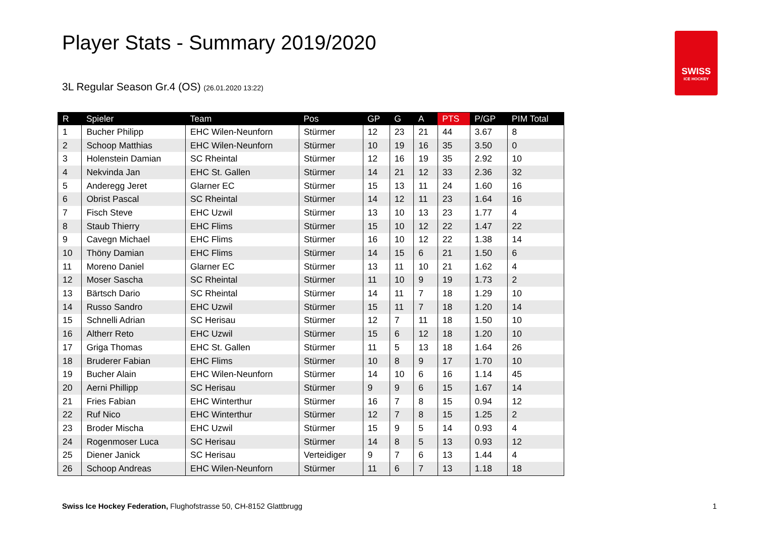Player Stats - Summary 2019/2020
3L Regular Season Gr.4 (OS) (26.01.2020 13:22)
SWISS
ICE HOCKEY
| R | Spieler | Team | Pos | GP | G | A | PTS | P/GP | PIM Total |
| --- | --- | --- | --- | --- | --- | --- | --- | --- | --- |
| 1 | Bucher Philipp | EHC Wilen-Neunforn | Stürmer | 12 | 23 | 21 | 44 | 3.67 | 8 |
| 2 | Schoop Matthias | EHC Wilen-Neunforn | Stürmer | 10 | 19 | 16 | 35 | 3.50 | 0 |
| 3 | Holenstein Damian | SC Rheintal | Stürmer | 12 | 16 | 19 | 35 | 2.92 | 10 |
| 4 | Nekvinda Jan | EHC St. Gallen | Stürmer | 14 | 21 | 12 | 33 | 2.36 | 32 |
| 5 | Anderegg Jeret | Glarner EC | Stürmer | 15 | 13 | 11 | 24 | 1.60 | 16 |
| 6 | Obrist Pascal | SC Rheintal | Stürmer | 14 | 12 | 11 | 23 | 1.64 | 16 |
| 7 | Fisch Steve | EHC Uzwil | Stürmer | 13 | 10 | 13 | 23 | 1.77 | 4 |
| 8 | Staub Thierry | EHC Flims | Stürmer | 15 | 10 | 12 | 22 | 1.47 | 22 |
| 9 | Cavegn Michael | EHC Flims | Stürmer | 16 | 10 | 12 | 22 | 1.38 | 14 |
| 10 | Thöny Damian | EHC Flims | Stürmer | 14 | 15 | 6 | 21 | 1.50 | 6 |
| 11 | Moreno Daniel | Glarner EC | Stürmer | 13 | 11 | 10 | 21 | 1.62 | 4 |
| 12 | Moser Sascha | SC Rheintal | Stürmer | 11 | 10 | 9 | 19 | 1.73 | 2 |
| 13 | Bärtsch Dario | SC Rheintal | Stürmer | 14 | 11 | 7 | 18 | 1.29 | 10 |
| 14 | Russo Sandro | EHC Uzwil | Stürmer | 15 | 11 | 7 | 18 | 1.20 | 14 |
| 15 | Schnelli Adrian | SC Herisau | Stürmer | 12 | 7 | 11 | 18 | 1.50 | 10 |
| 16 | Altherr Reto | EHC Uzwil | Stürmer | 15 | 6 | 12 | 18 | 1.20 | 10 |
| 17 | Griga Thomas | EHC St. Gallen | Stürmer | 11 | 5 | 13 | 18 | 1.64 | 26 |
| 18 | Bruderer Fabian | EHC Flims | Stürmer | 10 | 8 | 9 | 17 | 1.70 | 10 |
| 19 | Bucher Alain | EHC Wilen-Neunforn | Stürmer | 14 | 10 | 6 | 16 | 1.14 | 45 |
| 20 | Aerni Phillipp | SC Herisau | Stürmer | 9 | 9 | 6 | 15 | 1.67 | 14 |
| 21 | Fries Fabian | EHC Winterthur | Stürmer | 16 | 7 | 8 | 15 | 0.94 | 12 |
| 22 | Ruf Nico | EHC Winterthur | Stürmer | 12 | 7 | 8 | 15 | 1.25 | 2 |
| 23 | Broder Mischa | EHC Uzwil | Stürmer | 15 | 9 | 5 | 14 | 0.93 | 4 |
| 24 | Rogenmoser Luca | SC Herisau | Stürmer | 14 | 8 | 5 | 13 | 0.93 | 12 |
| 25 | Diener Janick | SC Herisau | Verteidiger | 9 | 7 | 6 | 13 | 1.44 | 4 |
| 26 | Schoop Andreas | EHC Wilen-Neunforn | Stürmer | 11 | 6 | 7 | 13 | 1.18 | 18 |
Swiss Ice Hockey Federation, Flughofstrasse 50, CH-8152 Glattbrugg
1